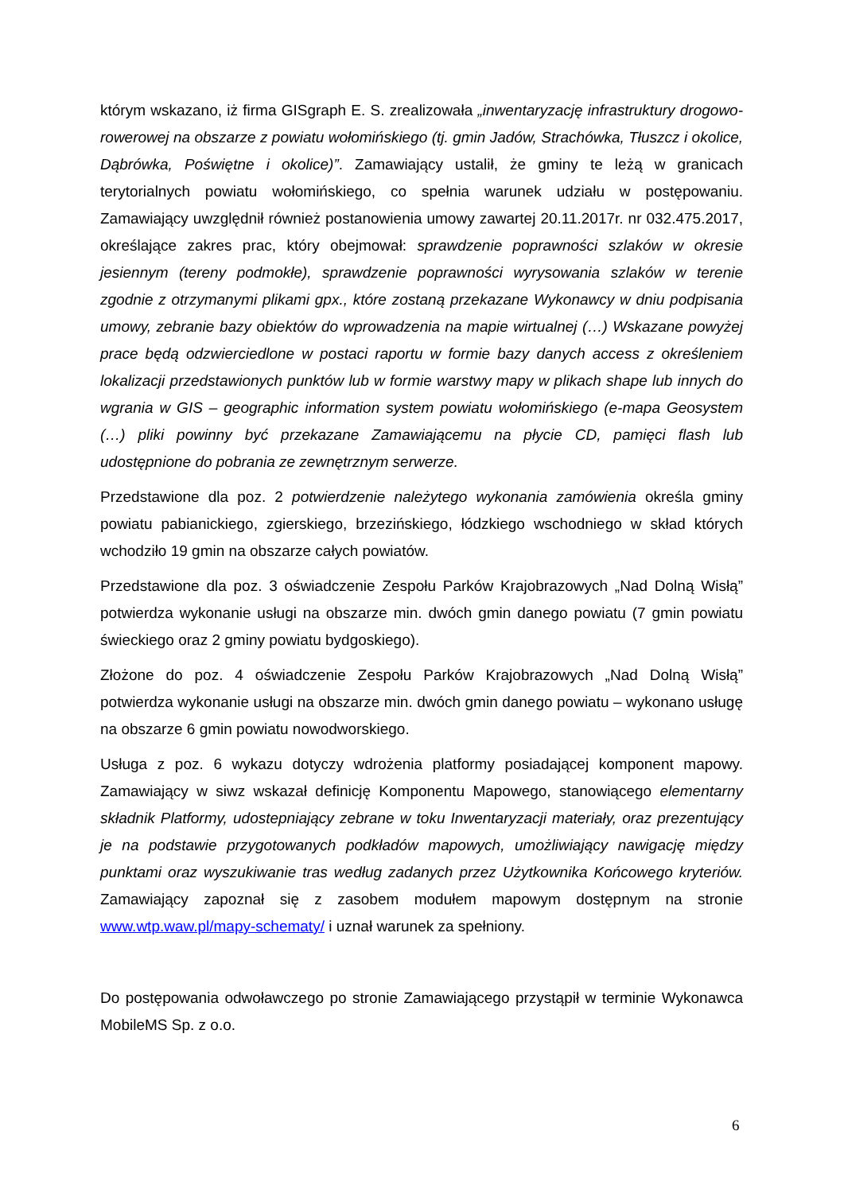którym wskazano, iż firma GISgraph E. S. zrealizowała „inwentaryzację infrastruktury drogowo-rowerowej na obszarze z powiatu wołomińskiego (tj. gmin Jadów, Strachówka, Tłuszcz i okolice, Dąbrówka, Poświętne i okolice)”. Zamawiający ustalił, że gminy te leżą w granicach terytorialnych powiatu wołomińskiego, co spełnia warunek udziału w postępowaniu. Zamawiający uwzględnił również postanowienia umowy zawartej 20.11.2017r. nr 032.475.2017, określające zakres prac, który obejmował: sprawdzenie poprawności szlaków w okresie jesiennym (tereny podmokłe), sprawdzenie poprawności wyrysowania szlaków w terenie zgodnie z otrzymanymi plikami gpx., które zostaną przekazane Wykonawcy w dniu podpisania umowy, zebranie bazy obiektów do wprowadzenia na mapie wirtualnej (…) Wskazane powyżej prace będą odzwierciedlone w postaci raportu w formie bazy danych access z określeniem lokalizacji przedstawionych punktów lub w formie warstwy mapy w plikach shape lub innych do wgrania w GIS – geographic information system powiatu wołomińskiego (e-mapa Geosystem (…) pliki powinny być przekazane Zamawiającemu na płycie CD, pamięci flash lub udostępnione do pobrania ze zewnętrznym serwerze.
Przedstawione dla poz. 2 potwierdzenie należytego wykonania zamówienia określa gminy powiatu pabianickiego, zgierskiego, brzezińskiego, łódzkiego wschodniego w skład których wchodziło 19 gmin na obszarze całych powiatów.
Przedstawione dla poz. 3 oświadczenie Zespołu Parków Krajobrazowych „Nad Dolną Wisłą” potwierdza wykonanie usługi na obszarze min. dwóch gmin danego powiatu (7 gmin powiatu świeckiego oraz 2 gminy powiatu bydgoskiego).
Złożone do poz. 4 oświadczenie Zespołu Parków Krajobrazowych „Nad Dolną Wisłą” potwierdza wykonanie usługi na obszarze min. dwóch gmin danego powiatu – wykonano usługę na obszarze 6 gmin powiatu nowodworskiego.
Usługa z poz. 6 wykazu dotyczy wdrożenia platformy posiadającej komponent mapowy. Zamawiający w siwz wskazał definicję Komponentu Mapowego, stanowiącego elementarny składnik Platformy, udostepniający zebrane w toku Inwentaryzacji materiały, oraz prezentujący je na podstawie przygotowanych podkładów mapowych, umożliwiający nawigację między punktami oraz wyszukiwanie tras według zadanych przez Użytkownika Końcowego kryteriów. Zamawiający zapoznał się z zasobem modułem mapowym dostępnym na stronie www.wtp.waw.pl/mapy-schematy/ i uznał warunek za spełniony.
Do postępowania odwoławczego po stronie Zamawiającego przystąpił w terminie Wykonawca MobileMS Sp. z o.o.
6